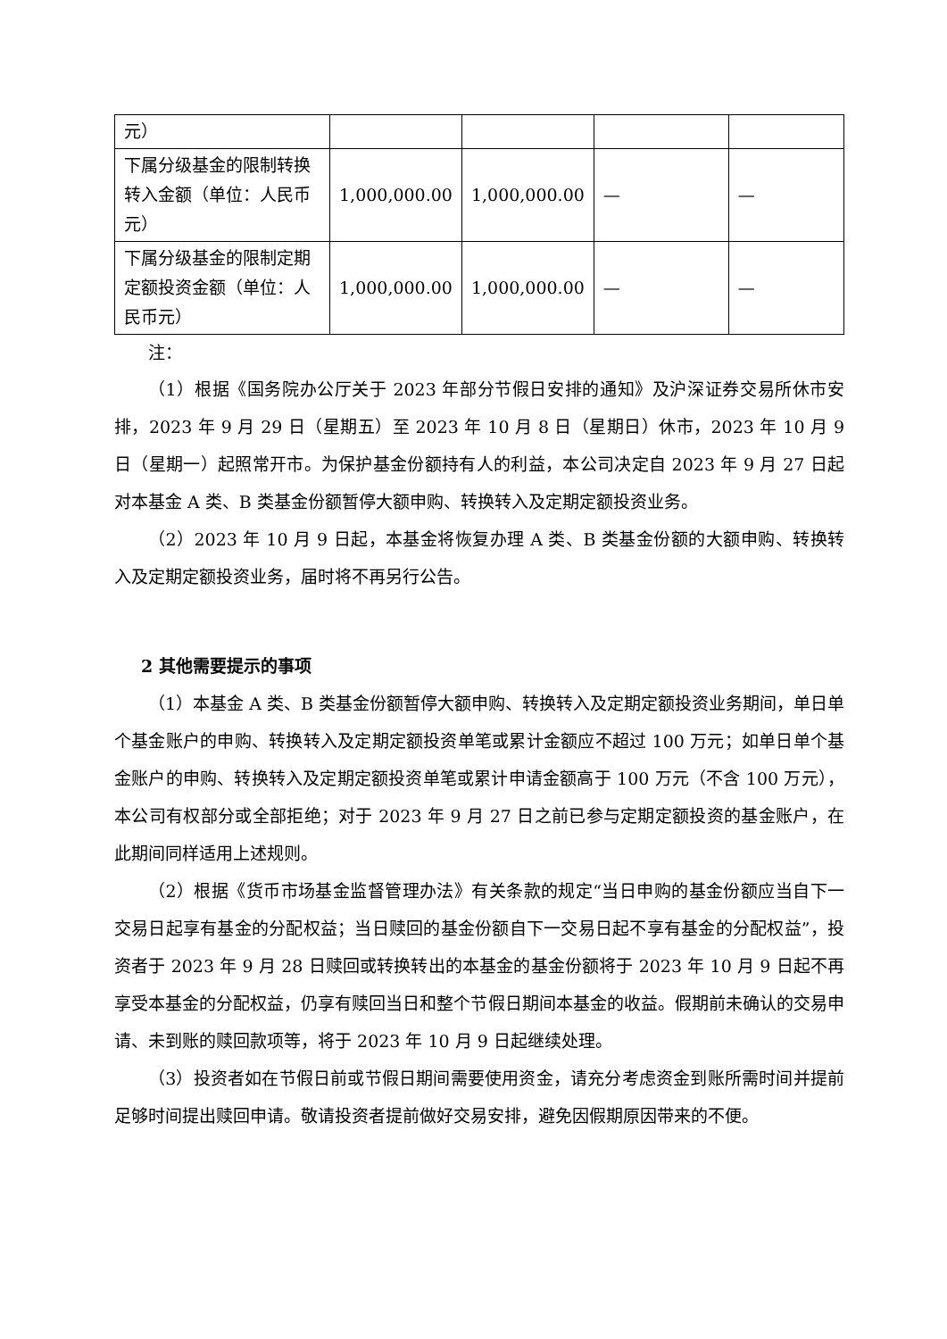| 元） | | | | |
| 下属分级基金的限制转换转入金额（单位：人民币元） | 1,000,000.00 | 1,000,000.00 | — | — |
| 下属分级基金的限制定期定额投资金额（单位：人民币元） | 1,000,000.00 | 1,000,000.00 | — | — |
注：
（1）根据《国务院办公厅关于 2023 年部分节假日安排的通知》及沪深证券交易所休市安排，2023 年 9 月 29 日（星期五）至 2023 年 10 月 8 日（星期日）休市，2023 年 10 月 9 日（星期一）起照常开市。为保护基金份额持有人的利益，本公司决定自 2023 年 9 月 27 日起对本基金 A 类、B 类基金份额暂停大额申购、转换转入及定期定额投资业务。
（2）2023 年 10 月 9 日起，本基金将恢复办理 A 类、B 类基金份额的大额申购、转换转入及定期定额投资业务，届时将不再另行公告。
2 其他需要提示的事项
（1）本基金 A 类、B 类基金份额暂停大额申购、转换转入及定期定额投资业务期间，单日单个基金账户的申购、转换转入及定期定额投资单笔或累计金额应不超过 100 万元；如单日单个基金账户的申购、转换转入及定期定额投资单笔或累计申请金额高于 100 万元（不含 100 万元），本公司有权部分或全部拒绝；对于 2023 年 9 月 27 日之前已参与定期定额投资的基金账户，在此期间同样适用上述规则。
（2）根据《货币市场基金监督管理办法》有关条款的规定“当日申购的基金份额应当自下一交易日起享有基金的分配权益；当日赎回的基金份额自下一交易日起不享有基金的分配权益”，投资者于 2023 年 9 月 28 日赎回或转换转出的本基金的基金份额将于 2023 年 10 月 9 日起不再享受本基金的分配权益，仍享有赎回当日和整个节假日期间本基金的收益。假期前未确认的交易申请、未到账的赎回款项等，将于 2023 年 10 月 9 日起继续处理。
（3）投资者如在节假日前或节假日期间需要使用资金，请充分考虑资金到账所需时间并提前足够时间提出赎回申请。敬请投资者提前做好交易安排，避免因假期原因带来的不便。